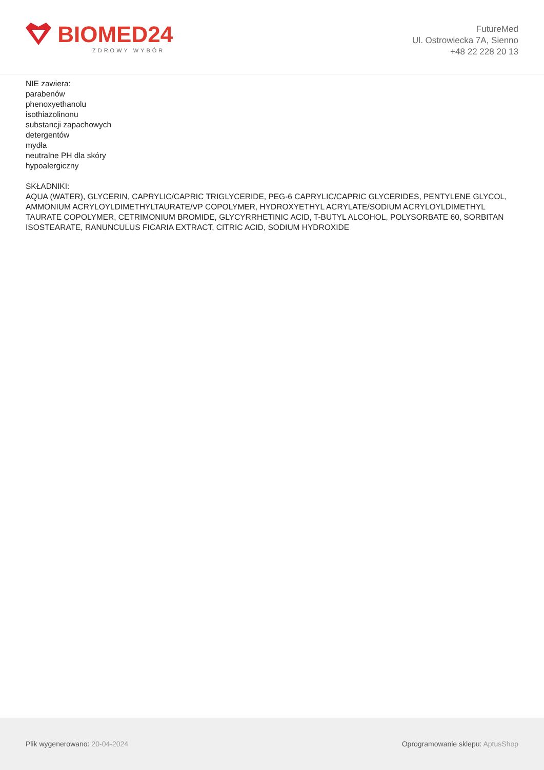BIOMED24
ZDROWY WYBÓR
FutureMed
Ul. Ostrowiecka 7A, Sienno
+48 22 228 20 13
NIE zawiera:
parabenów
phenoxyethanolu
isothiazolinonu
substancji zapachowych
detergentów
mydła
neutralne PH dla skóry
hypoalergiczny
SKŁADNIKI:
AQUA (WATER), GLYCERIN, CAPRYLIC/CAPRIC TRIGLYCERIDE, PEG-6 CAPRYLIC/CAPRIC GLYCERIDES, PENTYLENE GLYCOL, AMMONIUM ACRYLOYLDIMETHYLTAURATE/VP COPOLYMER, HYDROXYETHYL ACRYLATE/SODIUM ACRYLOYLDIMETHYL TAURATE COPOLYMER, CETRIMONIUM BROMIDE, GLYCYRRHETINIC ACID, T-BUTYL ALCOHOL, POLYSORBATE 60, SORBITAN ISOSTEARATE, RANUNCULUS FICARIA EXTRACT, CITRIC ACID, SODIUM HYDROXIDE
Plik wygenerowano: 20-04-2024
Oprogramowanie sklepu: AptusShop